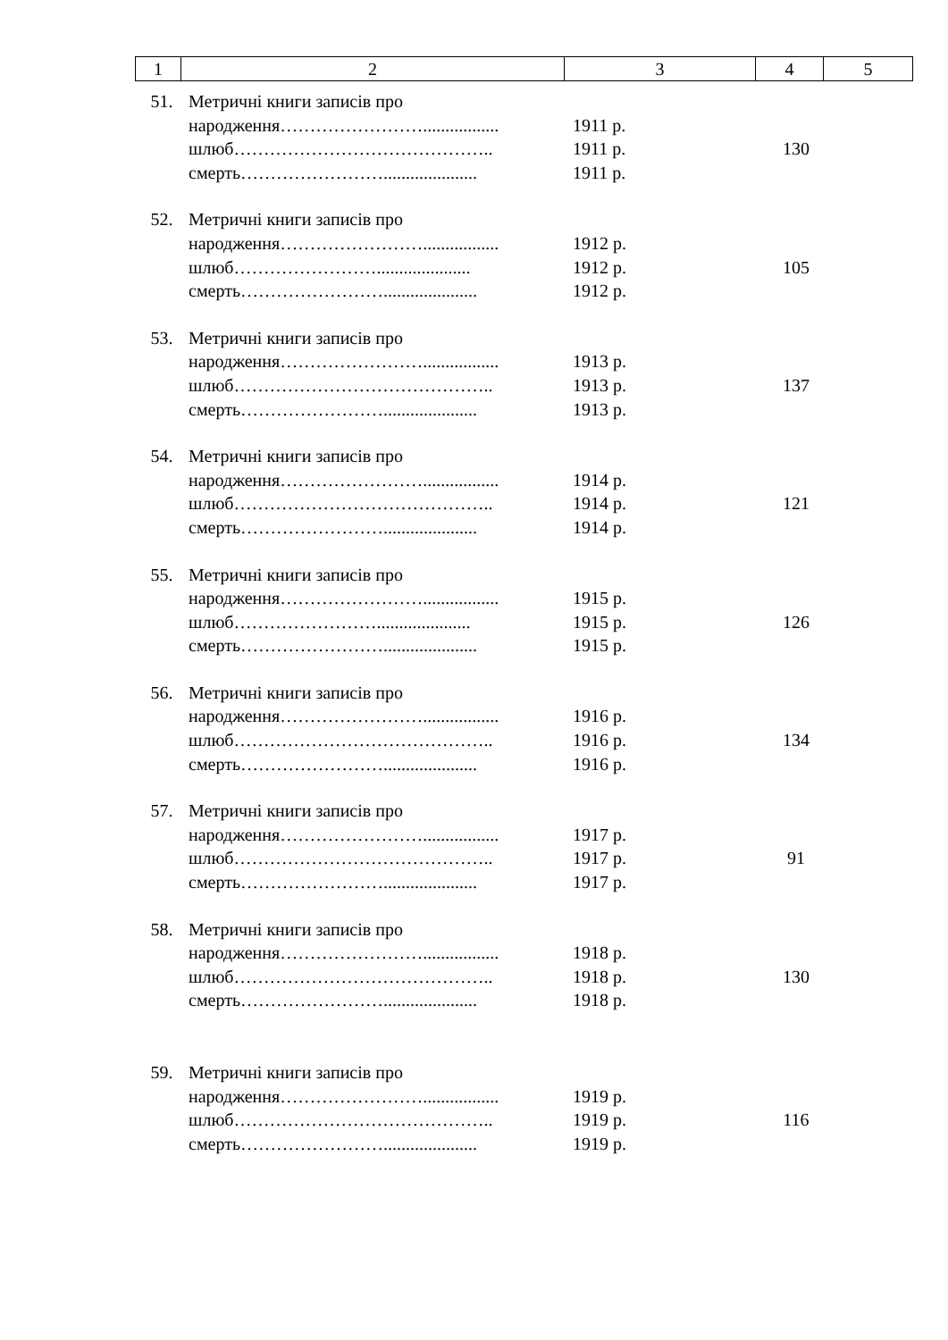| 1 | 2 | 3 | 4 | 5 |
| 51. | Метричні книги записів про | | | |
| | народження……………………................. | 1911 р. | | |
| | шлюб…………………………………….. | 1911 р. | 130 | |
| | смерть……………………..................... | 1911 р. | | |
| 52. | Метричні книги записів про | | | |
| | народження……………………................. | 1912 р. | | |
| | шлюб……………………..................... | 1912 р. | 105 | |
| | смерть……………………..................... | 1912 р. | | |
| 53. | Метричні книги записів про | | | |
| | народження……………………................. | 1913 р. | | |
| | шлюб…………………………………….. | 1913 р. | 137 | |
| | смерть……………………..................... | 1913 р. | | |
| 54. | Метричні книги записів про | | | |
| | народження……………………................. | 1914 р. | | |
| | шлюб…………………………………….. | 1914 р. | 121 | |
| | смерть……………………..................... | 1914 р. | | |
| 55. | Метричні книги записів про | | | |
| | народження……………………................. | 1915 р. | | |
| | шлюб……………………..................... | 1915 р. | 126 | |
| | смерть……………………..................... | 1915 р. | | |
| 56. | Метричні книги записів про | | | |
| | народження……………………................. | 1916 р. | | |
| | шлюб…………………………………….. | 1916 р. | 134 | |
| | смерть……………………..................... | 1916 р. | | |
| 57. | Метричні книги записів про | | | |
| | народження……………………................. | 1917 р. | | |
| | шлюб…………………………………….. | 1917 р. | 91 | |
| | смерть……………………..................... | 1917 р. | | |
| 58. | Метричні книги записів про | | | |
| | народження……………………................. | 1918 р. | | |
| | шлюб…………………………………….. | 1918 р. | 130 | |
| | смерть……………………..................... | 1918 р. | | |
| 59. | Метричні книги записів про | | | |
| | народження……………………................. | 1919 р. | | |
| | шлюб…………………………………….. | 1919 р. | 116 | |
| | смерть……………………..................... | 1919 р. | | |